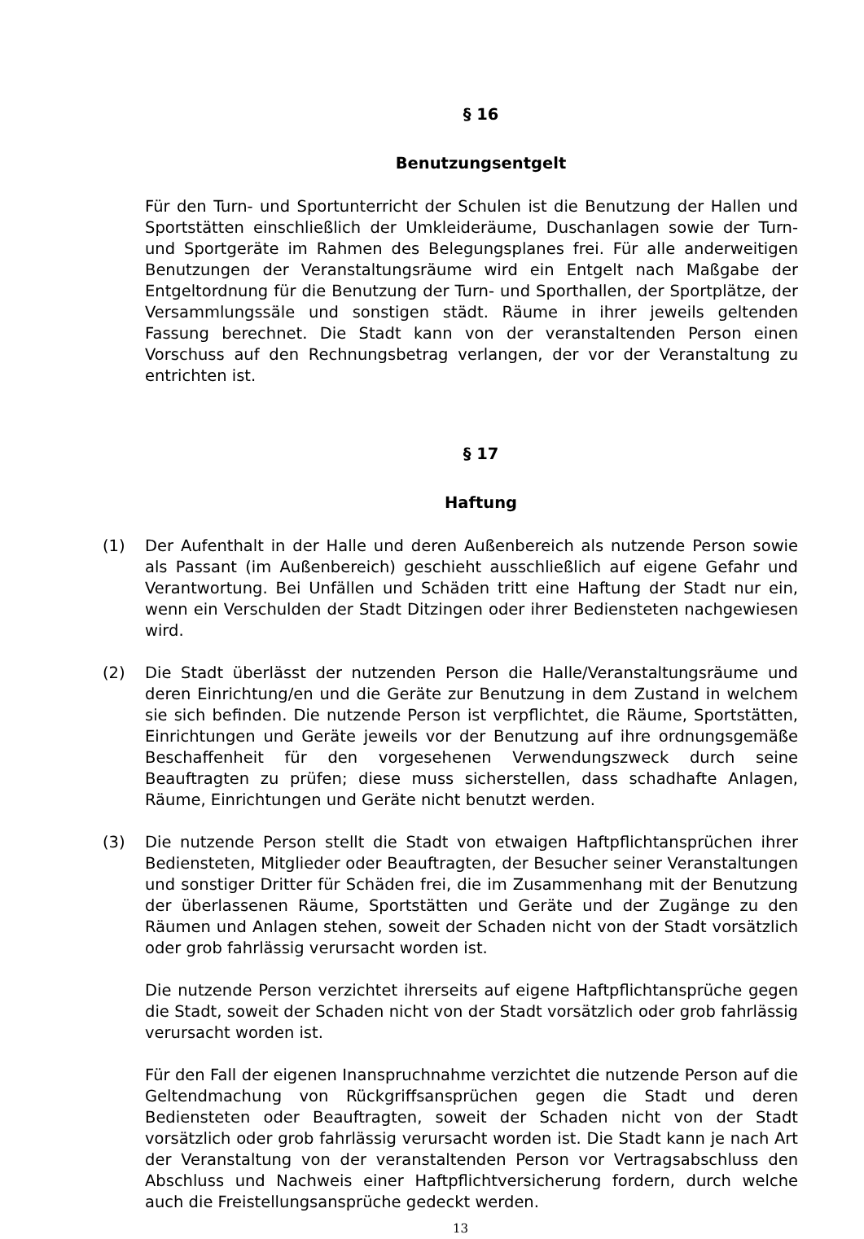§ 16
Benutzungsentgelt
Für den Turn- und Sportunterricht der Schulen ist die Benutzung der Hallen und Sportstätten einschließlich der Umkleideräume, Duschanlagen sowie der Turn- und Sportgeräte im Rahmen des Belegungsplanes frei. Für alle anderweitigen Benutzungen der Veranstaltungsräume wird ein Entgelt nach Maßgabe der Entgeltordnung für die Benutzung der Turn- und Sporthallen, der Sportplätze, der Versammlungssäle und sonstigen städt. Räume in ihrer jeweils geltenden Fassung berechnet. Die Stadt kann von der veranstaltenden Person einen Vorschuss auf den Rechnungsbetrag verlangen, der vor der Veranstaltung zu entrichten ist.
§ 17
Haftung
(1) Der Aufenthalt in der Halle und deren Außenbereich als nutzende Person sowie als Passant (im Außenbereich) geschieht ausschließlich auf eigene Gefahr und Verantwortung. Bei Unfällen und Schäden tritt eine Haftung der Stadt nur ein, wenn ein Verschulden der Stadt Ditzingen oder ihrer Bediensteten nachgewiesen wird.
(2) Die Stadt überlässt der nutzenden Person die Halle/Veranstaltungsräume und deren Einrichtung/en und die Geräte zur Benutzung in dem Zustand in welchem sie sich befinden. Die nutzende Person ist verpflichtet, die Räume, Sportstätten, Einrichtungen und Geräte jeweils vor der Benutzung auf ihre ordnungsgemäße Beschaffenheit für den vorgesehenen Verwendungszweck durch seine Beauftragten zu prüfen; diese muss sicherstellen, dass schadhafte Anlagen, Räume, Einrichtungen und Geräte nicht benutzt werden.
(3) Die nutzende Person stellt die Stadt von etwaigen Haftpflichtansprüchen ihrer Bediensteten, Mitglieder oder Beauftragten, der Besucher seiner Veranstaltungen und sonstiger Dritter für Schäden frei, die im Zusammenhang mit der Benutzung der überlassenen Räume, Sportstätten und Geräte und der Zugänge zu den Räumen und Anlagen stehen, soweit der Schaden nicht von der Stadt vorsätzlich oder grob fahrlässig verursacht worden ist.
Die nutzende Person verzichtet ihrerseits auf eigene Haftpflichtansprüche gegen die Stadt, soweit der Schaden nicht von der Stadt vorsätzlich oder grob fahrlässig verursacht worden ist.
Für den Fall der eigenen Inanspruchnahme verzichtet die nutzende Person auf die Geltendmachung von Rückgriffsansprüchen gegen die Stadt und deren Bediensteten oder Beauftragten, soweit der Schaden nicht von der Stadt vorsätzlich oder grob fahrlässig verursacht worden ist. Die Stadt kann je nach Art der Veranstaltung von der veranstaltenden Person vor Vertragsabschluss den Abschluss und Nachweis einer Haftpflichtversicherung fordern, durch welche auch die Freistellungsansprüche gedeckt werden.
13